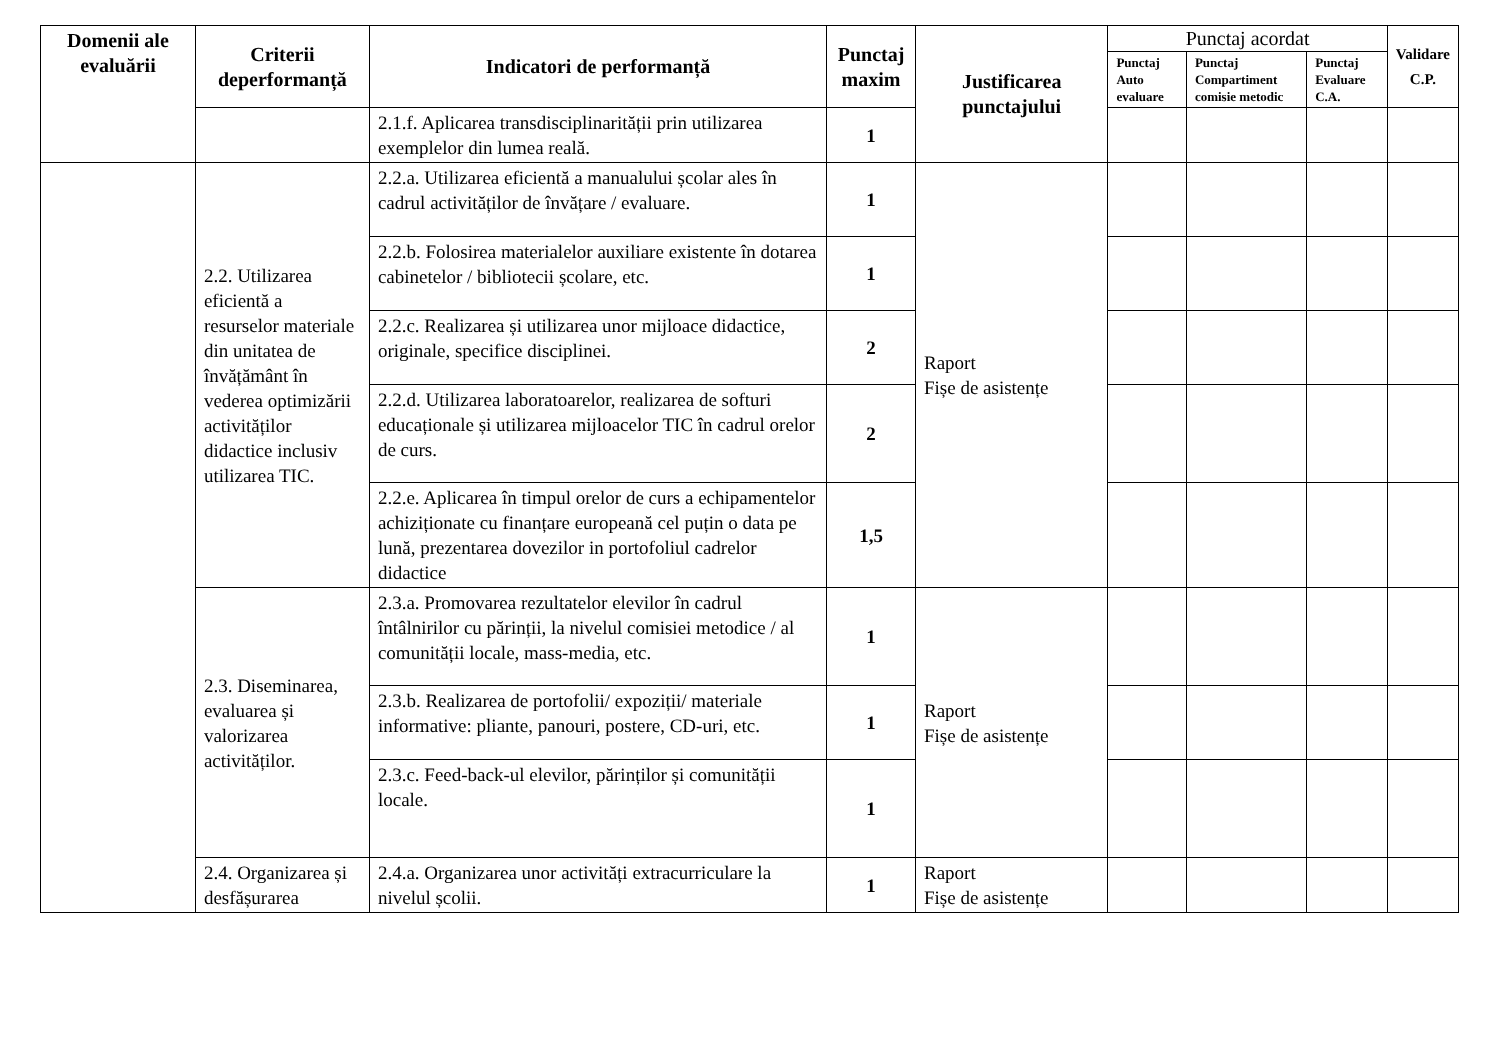| Domenii ale evaluării | Criterii deperformanță | Indicatori de performanță | Punctaj maxim | Justificarea punctajului | Punctaj acordat | | | Validare C.P. |
| --- | --- | --- | --- | --- | --- | --- | --- | --- |
| | | | | | Punctaj Auto evaluare | Punctaj Compartiment comisie metodic | Punctaj Evaluare C.A. | |
| | | 2.1.f. Aplicarea transdisciplinarității prin utilizarea exemplelor din lumea reală. | 1 | | | | | |
| | 2.2. Utilizarea eficientă a resurselor materiale din unitatea de învățământ în vederea optimizării activităților didactice inclusiv utilizarea TIC. | 2.2.a. Utilizarea eficientă a manualului școlar ales în cadrul activităților de învățare / evaluare. | 1 | Raport Fișe de asistențe | | | | |
| | | 2.2.b. Folosirea materialelor auxiliare existente în dotarea cabinetelor / bibliotecii școlare, etc. | 1 | | | | | |
| | | 2.2.c. Realizarea și utilizarea unor mijloace didactice, originale, specifice disciplinei. | 2 | | | | | |
| | | 2.2.d. Utilizarea laboratoarelor, realizarea de softuri educaționale și utilizarea mijloacelor TIC în cadrul orelor de curs. | 2 | | | | | |
| | | 2.2.e. Aplicarea în timpul orelor de curs a echipamentelor achiziționate cu finanțare europeană cel puțin o data pe lună, prezentarea dovezilor in portofoliul cadrelor didactice | 1,5 | | | | | |
| | 2.3. Diseminarea, evaluarea și valorizarea activităților. | 2.3.a. Promovarea rezultatelor elevilor în cadrul întâlnirilor cu părinții, la nivelul comisiei metodice / al comunității locale, mass-media, etc. | 1 | Raport Fișe de asistențe | | | | |
| | | 2.3.b. Realizarea de portofolii/ expoziții/ materiale informative: pliante, panouri, postere, CD-uri, etc. | 1 | | | | | |
| | | 2.3.c. Feed-back-ul elevilor, părinților și comunității locale. | 1 | | | | | |
| | 2.4. Organizarea și desfășurarea | 2.4.a. Organizarea unor activități extracurriculare la nivelul școlii. | 1 | Raport Fișe de asistențe | | | | |